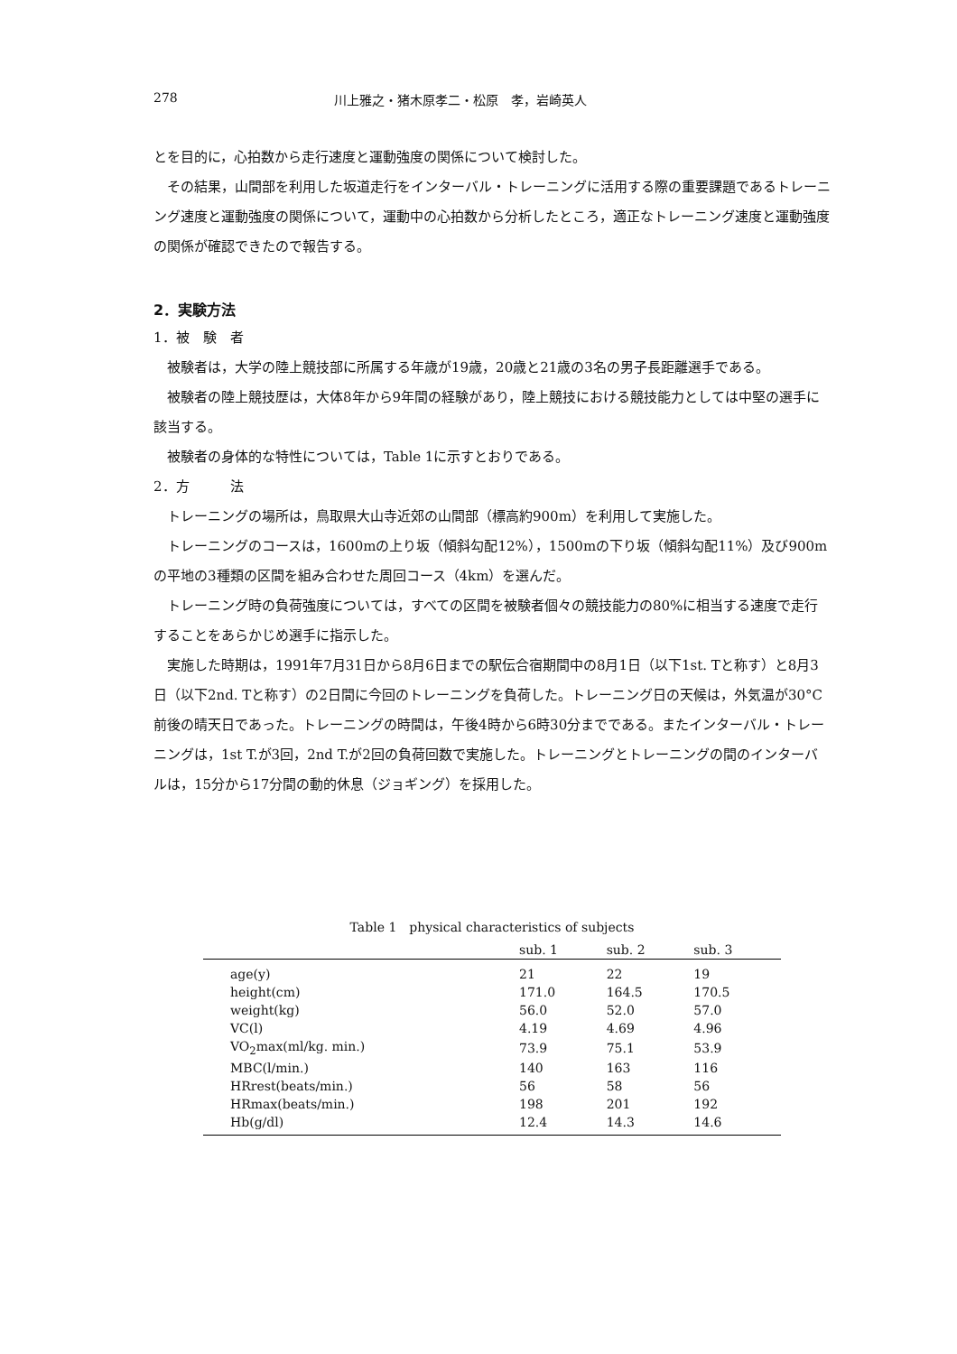278 川上雅之・猪木原孝二・松原　孝，岩崎英人
とを目的に，心拍数から走行速度と運動強度の関係について検討した。
その結果，山間部を利用した坂道走行をインターバル・トレーニングに活用する際の重要課題であるトレーニング速度と運動強度の関係について，運動中の心拍数から分析したところ，適正なトレーニング速度と運動強度の関係が確認できたので報告する。
2．実験方法
1．被　験　者
被験者は，大学の陸上競技部に所属する年歳が19歳，20歳と21歳の3名の男子長距離選手である。
被験者の陸上競技歴は，大体8年から9年間の経験があり，陸上競技における競技能力としては中堅の選手に該当する。
被験者の身体的な特性については，Table 1に示すとおりである。
2．方　　　法
トレーニングの場所は，鳥取県大山寺近郊の山間部（標高約900m）を利用して実施した。
トレーニングのコースは，1600mの上り坂（傾斜勾配12%），1500mの下り坂（傾斜勾配11%）及び900mの平地の3種類の区間を組み合わせた周回コース（4km）を選んだ。
トレーニング時の負荷強度については，すべての区間を被験者個々の競技能力の80%に相当する速度で走行することをあらかじめ選手に指示した。
実施した時期は，1991年7月31日から8月6日までの駅伝合宿期間中の8月1日（以下1st. Tと称す）と8月3日（以下2nd. Tと称す）の2日間に今回のトレーニングを負荷した。トレーニング日の天候は，外気温が30°C前後の晴天日であった。トレーニングの時間は，午後4時から6時30分までである。またインターバル・トレーニングは，1st T.が3回，2nd T.が2回の負荷回数で実施した。トレーニングとトレーニングの間のインターバルは，15分から17分間の動的休息（ジョギング）を採用した。
Table 1　physical characteristics of subjects
| | sub. 1 | sub. 2 | sub. 3 |
| --- | --- | --- | --- |
| age(y) | 21 | 22 | 19 |
| height(cm) | 171.0 | 164.5 | 170.5 |
| weight(kg) | 56.0 | 52.0 | 57.0 |
| VC(l) | 4.19 | 4.69 | 4.96 |
| VO<sub>2</sub>max(ml/kg. min.) | 73.9 | 75.1 | 53.9 |
| MBC(l/min.) | 140 | 163 | 116 |
| HRrest(beats/min.) | 56 | 58 | 56 |
| HRmax(beats/min.) | 198 | 201 | 192 |
| Hb(g/dl) | 12.4 | 14.3 | 14.6 |